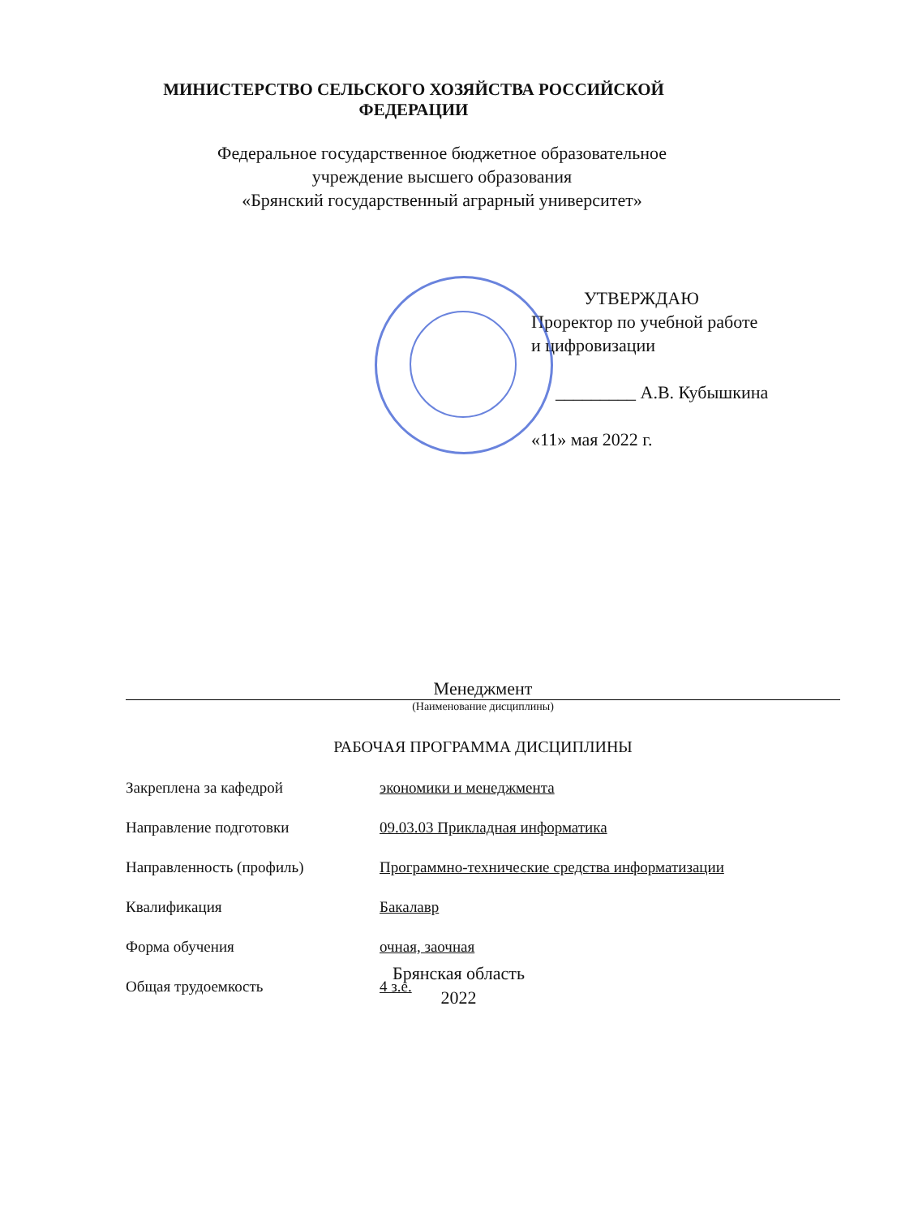МИНИСТЕРСТВО СЕЛЬСКОГО ХОЗЯЙСТВА РОССИЙСКОЙ ФЕДЕРАЦИИ
Федеральное государственное бюджетное образовательное
учреждение высшего образования
«Брянский государственный аграрный университет»
УТВЕРЖДАЮ
Проректор по учебной работе
и цифровизации
_________ А.В. Кубышкина
«11» мая 2022 г.
Менеджмент
(Наименование дисциплины)
РАБОЧАЯ ПРОГРАММА ДИСЦИПЛИНЫ
Закреплена за кафедрой экономики и менеджмента
Направление подготовки 09.03.03 Прикладная информатика
Направленность (профиль) Программно-технические средства информатизации
Квалификация Бакалавр
Форма обучения очная, заочная
Общая трудоемкость 4 з.е.
Брянская область
2022